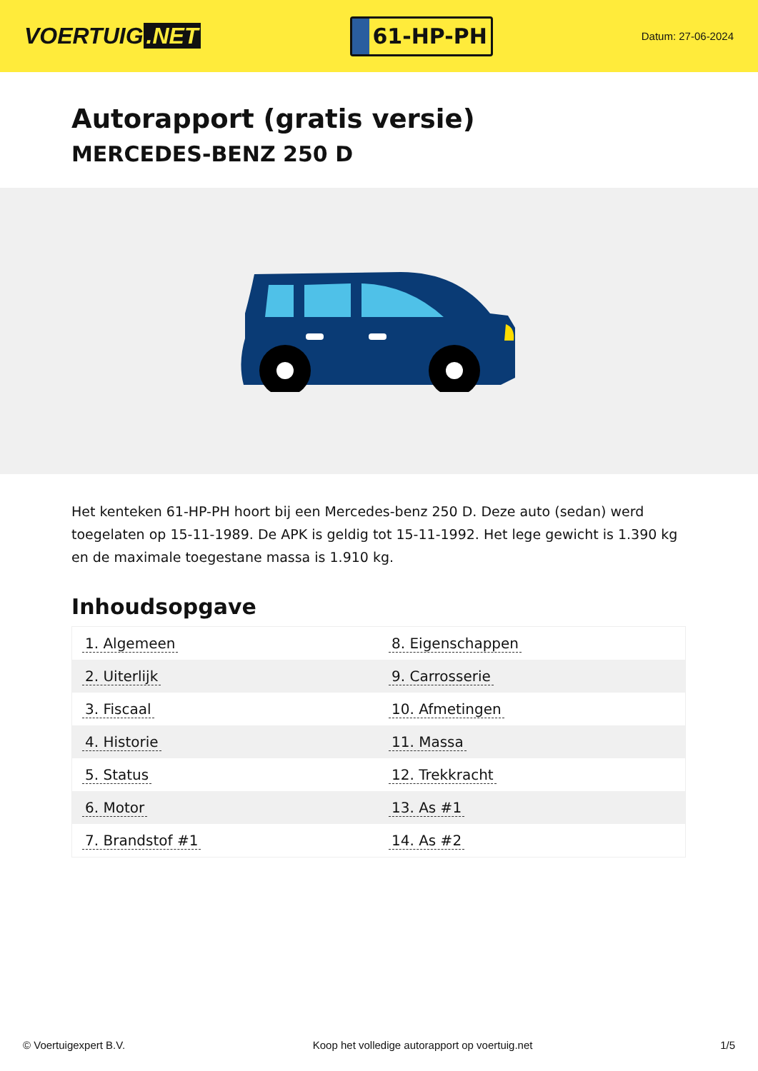VOERTUIG.NET
61-HP-PH
Datum: 27-06-2024
Autorapport (gratis versie)
MERCEDES-BENZ 250 D
Het kenteken 61-HP-PH hoort bij een Mercedes-benz 250 D. Deze auto (sedan) werd toegelaten op 15-11-1989. De APK is geldig tot 15-11-1992. Het lege gewicht is 1.390 kg en de maximale toegestane massa is 1.910 kg.
Inhoudsopgave
| 1. Algemeen | 8. Eigenschappen |
| 2. Uiterlijk | 9. Carrosserie |
| 3. Fiscaal | 10. Afmetingen |
| 4. Historie | 11. Massa |
| 5. Status | 12. Trekkracht |
| 6. Motor | 13. As #1 |
| 7. Brandstof #1 | 14. As #2 |
© Voertuigexpert B.V. Koop het volledige autorapport op voertuig.net
1/5